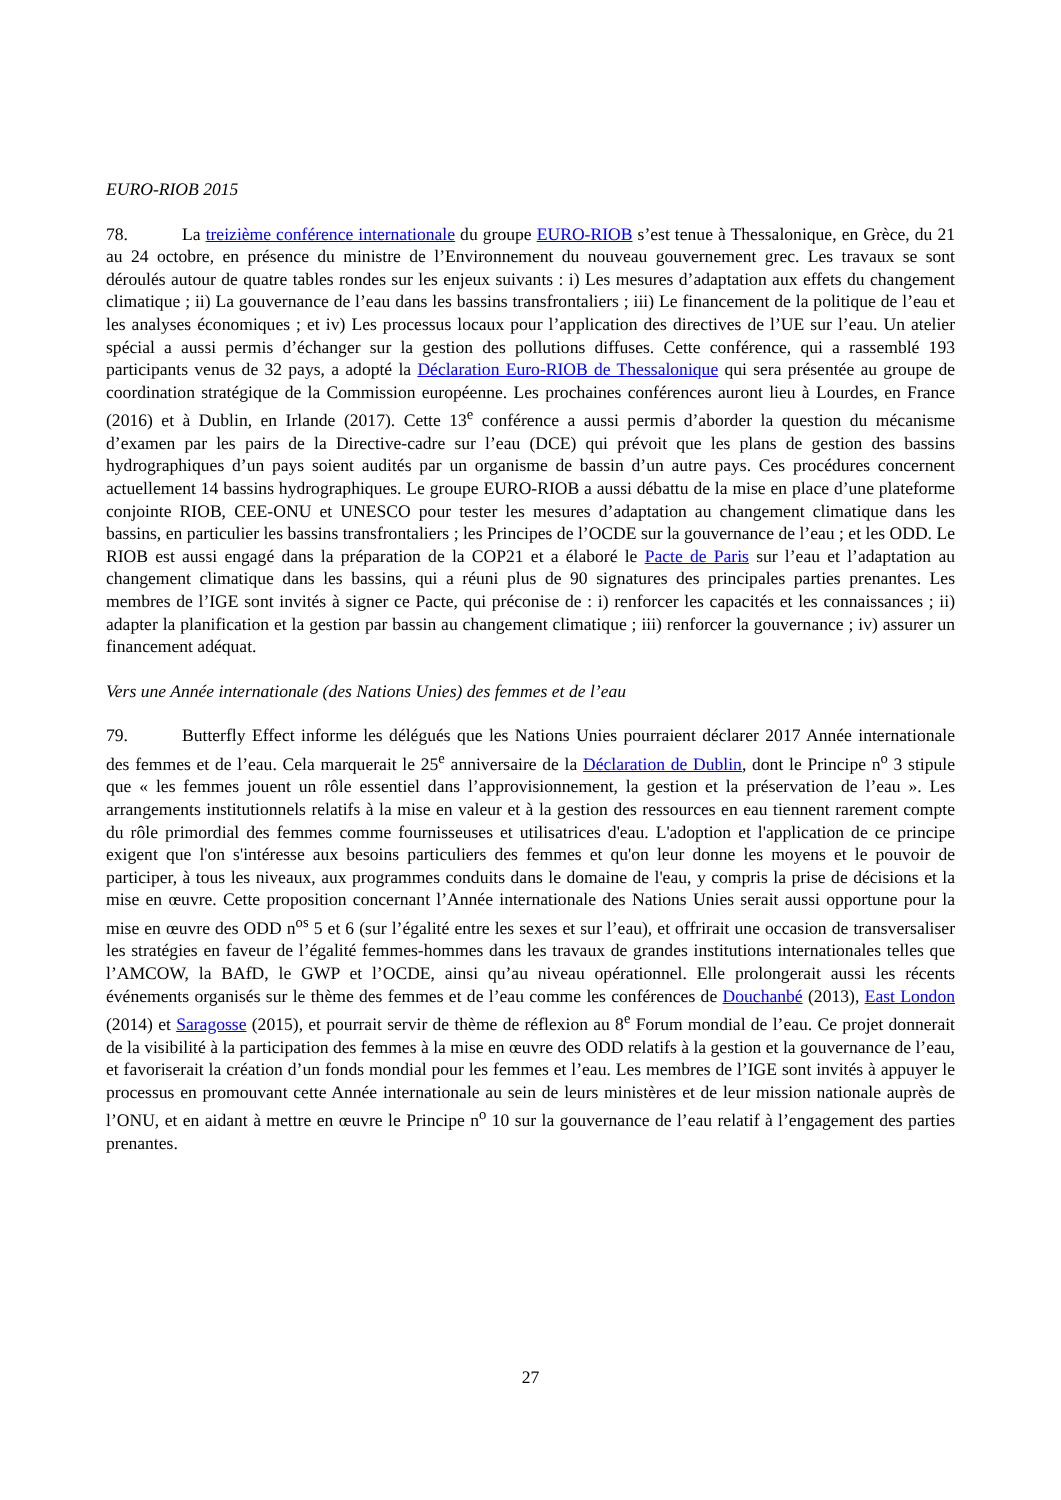EURO-RIOB 2015
78. La treizième conférence internationale du groupe EURO-RIOB s’est tenue à Thessalonique, en Grèce, du 21 au 24 octobre, en présence du ministre de l’Environnement du nouveau gouvernement grec. Les travaux se sont déroulés autour de quatre tables rondes sur les enjeux suivants : i) Les mesures d’adaptation aux effets du changement climatique ; ii) La gouvernance de l’eau dans les bassins transfrontaliers ; iii) Le financement de la politique de l’eau et les analyses économiques ; et iv) Les processus locaux pour l’application des directives de l’UE sur l’eau. Un atelier spécial a aussi permis d’échanger sur la gestion des pollutions diffuses. Cette conférence, qui a rassemblé 193 participants venus de 32 pays, a adopté la Déclaration Euro-RIOB de Thessalonique qui sera présentée au groupe de coordination stratégique de la Commission européenne. Les prochaines conférences auront lieu à Lourdes, en France (2016) et à Dublin, en Irlande (2017). Cette 13<sup>e</sup> conférence a aussi permis d’aborder la question du mécanisme d’examen par les pairs de la Directive-cadre sur l’eau (DCE) qui prévoit que les plans de gestion des bassins hydrographiques d’un pays soient audités par un organisme de bassin d’un autre pays. Ces procédures concernent actuellement 14 bassins hydrographiques. Le groupe EURO-RIOB a aussi débattu de la mise en place d’une plateforme conjointe RIOB, CEE-ONU et UNESCO pour tester les mesures d’adaptation au changement climatique dans les bassins, en particulier les bassins transfrontaliers ; les Principes de l’OCDE sur la gouvernance de l’eau ; et les ODD. Le RIOB est aussi engagé dans la préparation de la COP21 et a élaboré le Pacte de Paris sur l’eau et l’adaptation au changement climatique dans les bassins, qui a réuni plus de 90 signatures des principales parties prenantes. Les membres de l’IGE sont invités à signer ce Pacte, qui préconise de : i) renforcer les capacités et les connaissances ; ii) adapter la planification et la gestion par bassin au changement climatique ; iii) renforcer la gouvernance ; iv) assurer un financement adéquat.
Vers une Année internationale (des Nations Unies) des femmes et de l’eau
79. Butterfly Effect informe les délégués que les Nations Unies pourraient déclarer 2017 Année internationale des femmes et de l’eau. Cela marquerait le 25<sup>e</sup> anniversaire de la Déclaration de Dublin, dont le Principe n<sup>o</sup> 3 stipule que « les femmes jouent un rôle essentiel dans l’approvisionnement, la gestion et la préservation de l’eau ». Les arrangements institutionnels relatifs à la mise en valeur et à la gestion des ressources en eau tiennent rarement compte du rôle primordial des femmes comme fournisseuses et utilisatrices d'eau. L'adoption et l'application de ce principe exigent que l'on s'intéresse aux besoins particuliers des femmes et qu'on leur donne les moyens et le pouvoir de participer, à tous les niveaux, aux programmes conduits dans le domaine de l'eau, y compris la prise de décisions et la mise en œuvre. Cette proposition concernant l’Année internationale des Nations Unies serait aussi opportune pour la mise en œuvre des ODD n<sup>os</sup> 5 et 6 (sur l’égalité entre les sexes et sur l’eau), et offrirait une occasion de transversaliser les stratégies en faveur de l’égalité femmes-hommes dans les travaux de grandes institutions internationales telles que l’AMCOW, la BAfD, le GWP et l’OCDE, ainsi qu’au niveau opérationnel. Elle prolongerait aussi les récents événements organisés sur le thème des femmes et de l’eau comme les conférences de Douchanbé (2013), East London (2014) et Saragosse (2015), et pourrait servir de thème de réflexion au 8<sup>e</sup> Forum mondial de l’eau. Ce projet donnerait de la visibilité à la participation des femmes à la mise en œuvre des ODD relatifs à la gestion et la gouvernance de l’eau, et favoriserait la création d’un fonds mondial pour les femmes et l’eau. Les membres de l’IGE sont invités à appuyer le processus en promouvant cette Année internationale au sein de leurs ministères et de leur mission nationale auprès de l’ONU, et en aidant à mettre en œuvre le Principe n<sup>o</sup> 10 sur la gouvernance de l’eau relatif à l’engagement des parties prenantes.
27